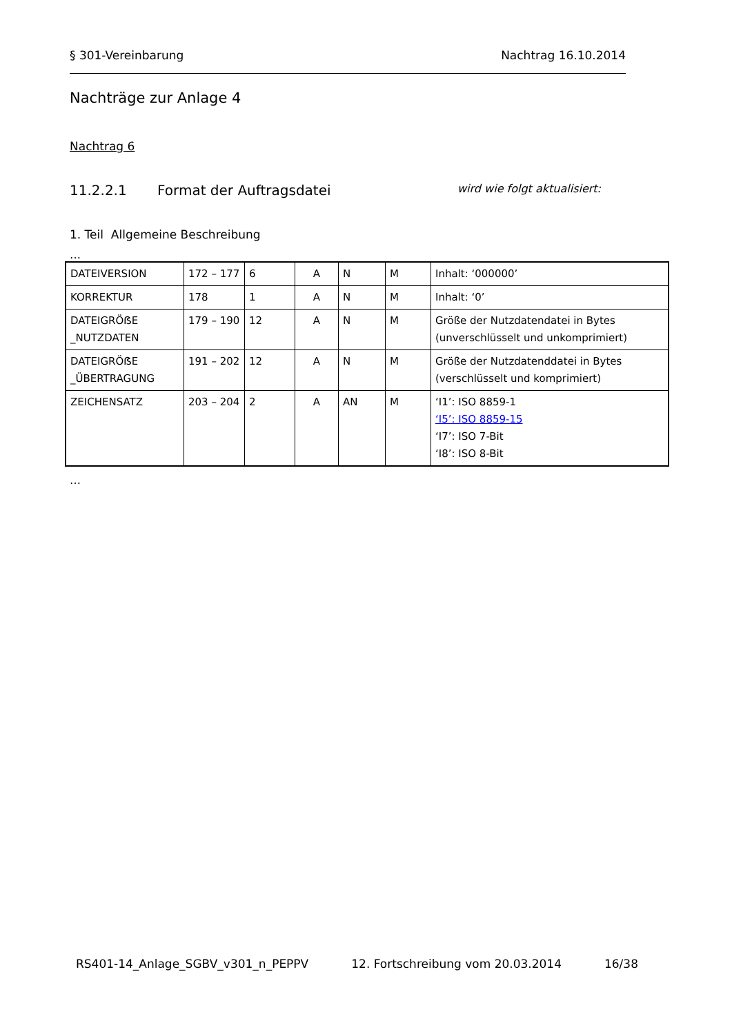§ 301-Vereinbarung Nachtrag 16.10.2014
Nachträge zur Anlage 4
Nachtrag 6
11.2.2.1 Format der Auftragsdatei wird wie folgt aktualisiert:
1. Teil Allgemeine Beschreibung
…
| DATEIVERSION | 172 – 177 | 6 | A | N | M | Inhalt: ‘000000’ |
| KORREKTUR | 178 | 1 | A | N | M | Inhalt: ‘0’ |
| DATEIGRÖẞE _NUTZDATEN | 179 – 190 | 12 | A | N | M | Größe der Nutzdatendatei in Bytes (unverschlüsselt und unkomprimiert) |
| DATEIGRÖẞE _ÜBERTRAGUNG | 191 – 202 | 12 | A | N | M | Größe der Nutzdatenddatei in Bytes (verschlüsselt und komprimiert) |
| ZEICHENSATZ | 203 – 204 | 2 | A | AN | M | ‘I1’: ISO 8859-1 ‘I5’: ISO 8859-15 ‘I7’: ISO 7-Bit ‘I8’: ISO 8-Bit |
…
RS401-14_Anlage_SGBV_v301_n_PEPPV 12. Fortschreibung vom 20.03.2014 16/38